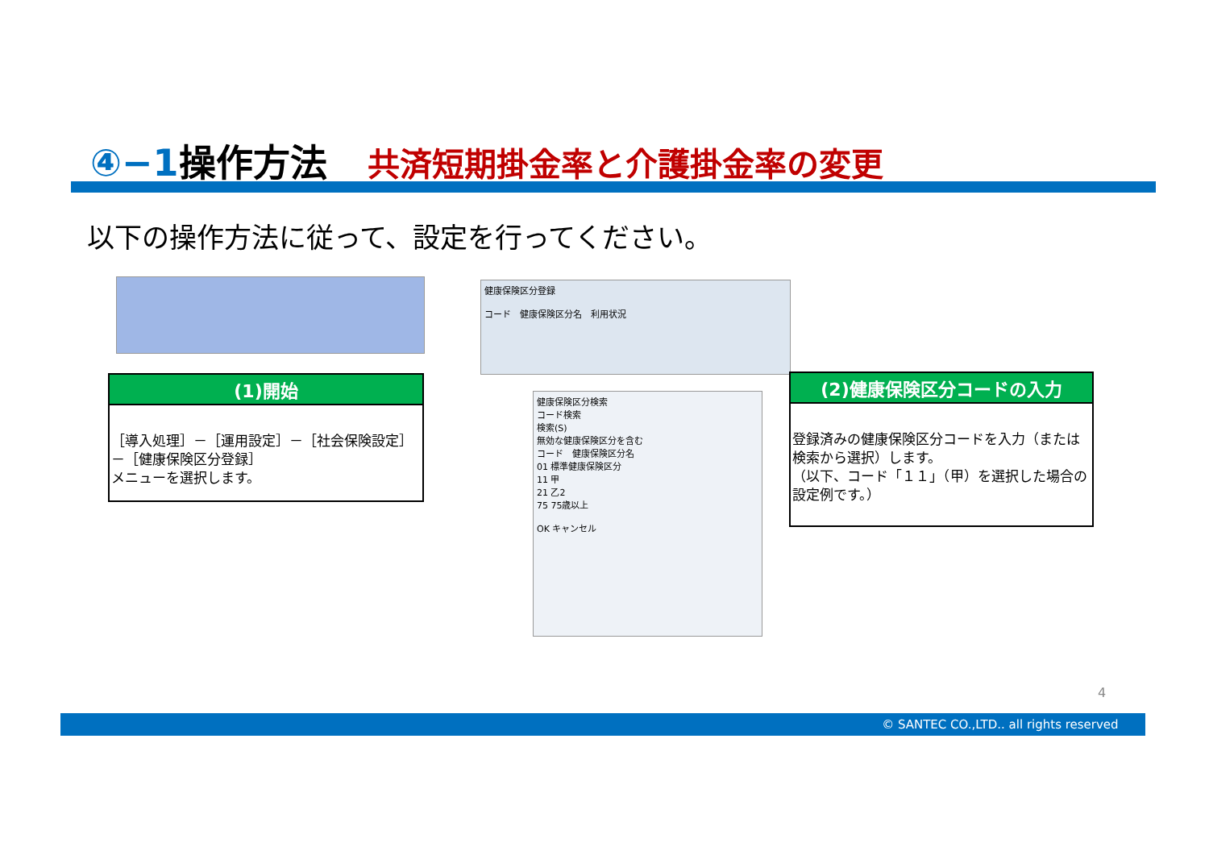④−1操作方法 共済短期掛金率と介護掛金率の変更
以下の操作方法に従って、設定を行ってください。
(1)開始
［導入処理］－［運用設定］－［社会保険設定］－［健康保険区分登録］
メニューを選択します。
健康保険区分登録
コード　健康保険区分名　利用状況
健康保険区分検索
コード検索
検索(S)
無効な健康保険区分を含む
コード　健康保険区分名
01 標準健康保険区分
11 甲
21 乙2
75 75歳以上
OK キャンセル
(2)健康保険区分コードの入力
登録済みの健康保険区分コードを入力（または検索から選択）します。
（以下、コード「１１」（甲）を選択した場合の設定例です。）
4
© SANTEC CO.,LTD.. all rights reserved